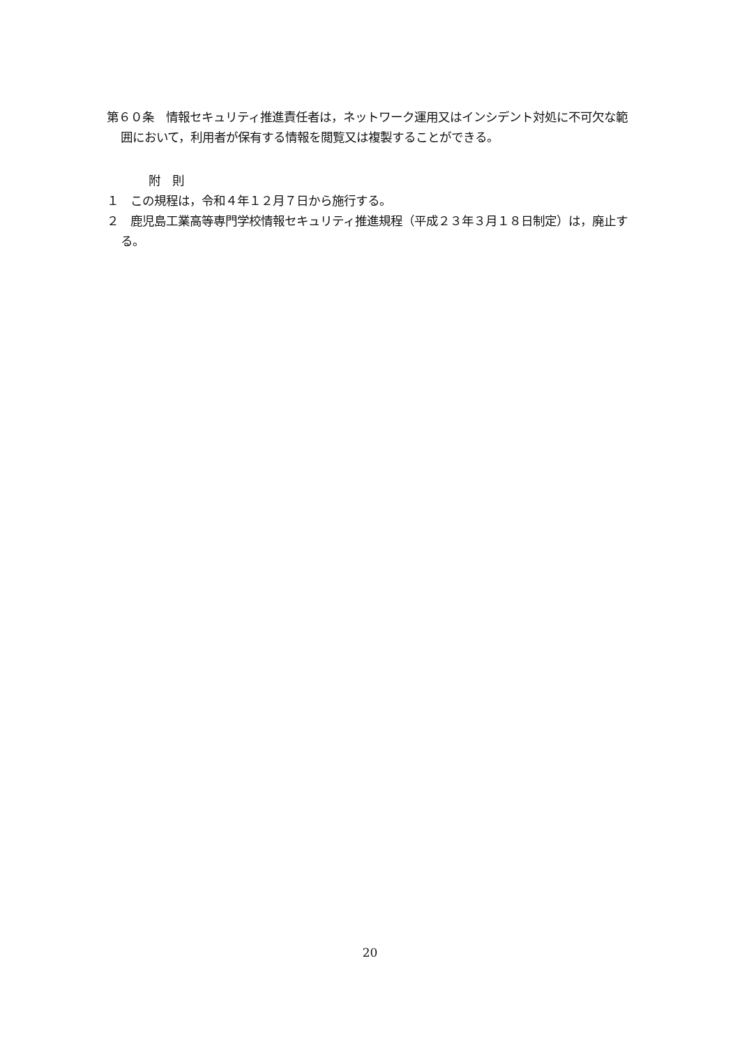第６０条　情報セキュリティ推進責任者は，ネットワーク運用又はインシデント対処に不可欠な範囲において，利用者が保有する情報を閲覧又は複製することができる。
附　則
１　この規程は，令和４年１２月７日から施行する。
２　鹿児島工業高等専門学校情報セキュリティ推進規程（平成２３年３月１８日制定）は，廃止する。
20